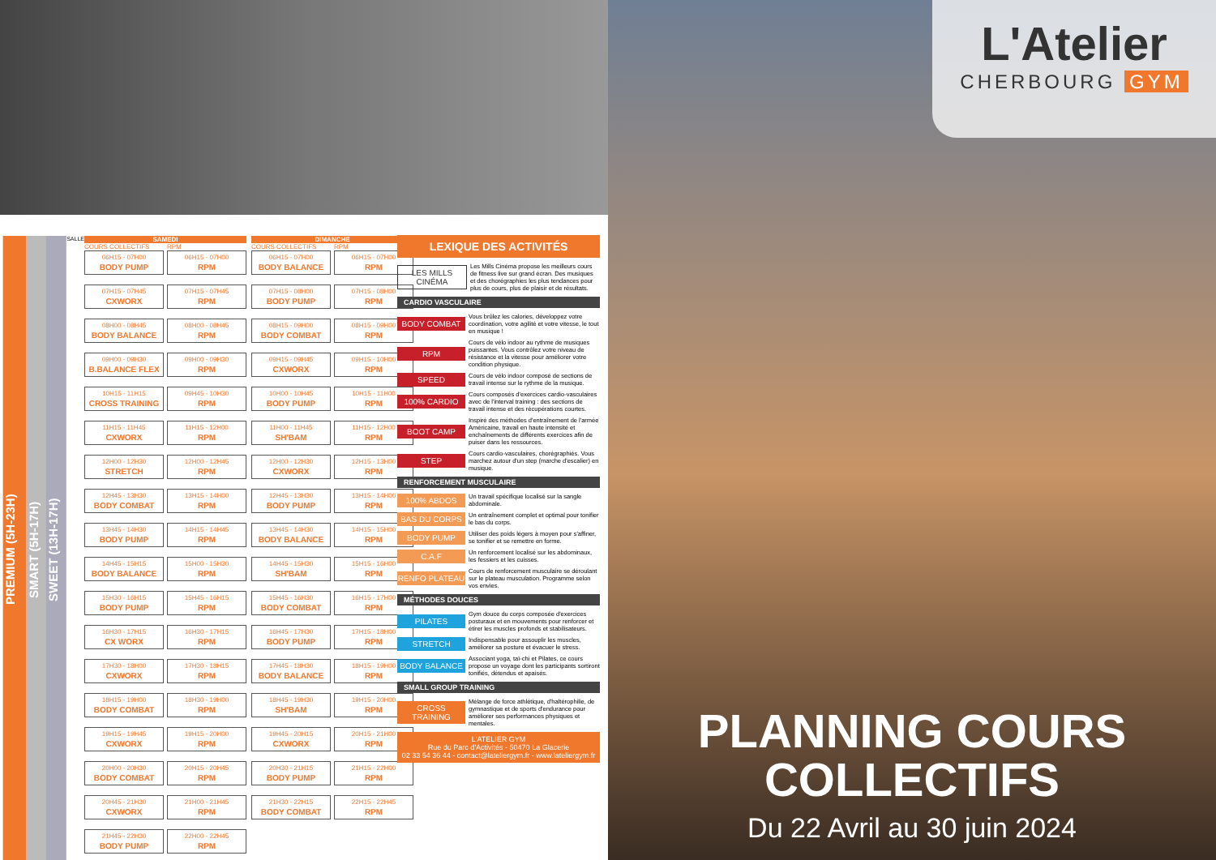PREMIUM (5H-23H)
SMART (5H-17H)
SWEET (13H-17H)
SALLE
SAMEDI
COURS COLLECTIFS
06H15 - 07H00
BODY PUMP
07H15 - 07H45
CXWORX
08H00 - 08H45
BODY BALANCE
09H00 - 09H30
B.BALANCE FLEX
10H15 - 11H15
CROSS TRAINING
11H15 - 11H45
CXWORX
12H00 - 12H30
STRETCH
12H45 - 13H30
BODY COMBAT
13H45 - 14H30
BODY PUMP
14H45 - 15H15
BODY BALANCE
15H30 - 16H15
BODY PUMP
16H30 - 17H15
CX WORX
17H30 - 18H00
CXWORX
18H15 - 19H00
BODY COMBAT
19H15 - 19H45
CXWORX
20H00 - 20H30
BODY COMBAT
20H45 - 21H30
CXWORX
21H45 - 22H30
BODY PUMP
RPM
06H15 - 07H00
RPM
07H15 - 07H45
RPM
08H00 - 08H45
RPM
09H00 - 09H30
RPM
09H45 - 10H30
RPM
11H15 - 12H00
RPM
12H00 - 12H45
RPM
13H15 - 14H00
RPM
14H15 - 14H45
RPM
15H00 - 15H30
RPM
15H45 - 16H15
RPM
16H30 - 17H15
RPM
17H30 - 18H15
RPM
18H30 - 19H00
RPM
19H15 - 20H00
RPM
20H15 - 20H45
RPM
21H00 - 21H45
RPM
22H00 - 22H45
RPM
DIMANCHE
COURS COLLECTIFS
06H15 - 07H00
BODY BALANCE
07H15 - 08H00
BODY PUMP
08H15 - 09H00
BODY COMBAT
09H15 - 09H45
CXWORX
10H00 - 10H45
BODY PUMP
11H00 - 11H45
SH'BAM
12H00 - 12H30
CXWORX
12H45 - 13H30
BODY PUMP
13H45 - 14H30
BODY BALANCE
14H45 - 15H30
SH'BAM
15H45 - 16H30
BODY COMBAT
16H45 - 17H30
BODY PUMP
17H45 - 18H30
BODY BALANCE
18H45 - 19H30
SH'BAM
19H45 - 20H15
CXWORX
20H30 - 21H15
BODY PUMP
21H30 - 22H15
BODY COMBAT
RPM
06H15 - 07H00
RPM
07H15 - 08H00
RPM
08H15 - 09H00
RPM
09H15 - 10H00
RPM
10H15 - 11H00
RPM
11H15 - 12H00
RPM
12H15 - 13H00
RPM
13H15 - 14H00
RPM
14H15 - 15H00
RPM
15H15 - 16H00
RPM
16H15 - 17H00
RPM
17H15 - 18H00
RPM
18H15 - 19H00
RPM
19H15 - 20H00
RPM
20H15 - 21H00
RPM
21H15 - 22H00
RPM
22H15 - 22H45
RPM
LEXIQUE DES ACTIVITÉS
LES MILLS CINÉMA
Les Mills Cinéma propose les meilleurs cours de fitness live sur grand écran. Des musiques et des chorégraphies les plus tendances pour plus de cours, plus de plaisir et de résultats.
CARDIO VASCULAIRE
BODY COMBAT
Vous brûlez les calories, développez votre coordination, votre agilité et votre vitesse, le tout en musique !
RPM
Cours de vélo indoor au rythme de musiques puissantes. Vous contrôlez votre niveau de résistance et la vitesse pour améliorer votre condition physique.
SPEED
Cours de vélo indoor composé de sections de travail intense sur le rythme de la musique.
100% CARDIO
Cours composés d'exercices cardio-vasculaires avec de l'interval training : des sections de travail intense et des récupérations courtes.
BOOT CAMP
Inspiré des méthodes d'entraînement de l'armée Américaine, travail en haute intensité et enchaînements de différents exercices afin de puiser dans les ressources.
STEP
Cours cardio-vasculaires, chorégraphiés. Vous marchez autour d'un step (marche d'escalier) en musique.
RENFORCEMENT MUSCULAIRE
100% ABDOS
Un travail spécifique localisé sur la sangle abdominale.
BAS DU CORPS
Un entraînement complet et optimal pour tonifier le bas du corps.
BODY PUMP
Utiliser des poids légers à moyen pour s'affiner, se tonifier et se remettre en forme.
C.A.F
Un renforcement localisé sur les abdominaux, les fessiers et les cuisses.
RENFO PLATEAU
Cours de renforcement musculaire se déroulant sur le plateau musculation. Programme selon vos envies.
MÉTHODES DOUCES
PILATES
Gym douce du corps composée d'exercices posturaux et en mouvements pour renforcer et étirer les muscles profonds et stabilisateurs.
STRETCH
Indispensable pour assouplir les muscles, améliorer sa posture et évacuer le stress.
BODY BALANCE
Associant yoga, taï-chi et Pilates, ce cours propose un voyage dont les participants sortiront tonifiés, détendus et apaisés.
SMALL GROUP TRAINING
CROSS TRAINING
Mélange de force athlétique, d'haltérophilie, de gymnastique et de sports d'endurance pour améliorer ses performances physiques et mentales.
L'ATELIER GYM
Rue du Parc d'Activités - 50470 La Glacerie
02 33 54 36 44 - contact@lateliergym.fr - www.lateliergym.fr
L'Atelier
CHERBOURG GYM
PLANNING COURS
COLLECTIFS
Du 22 Avril au 30 juin 2024